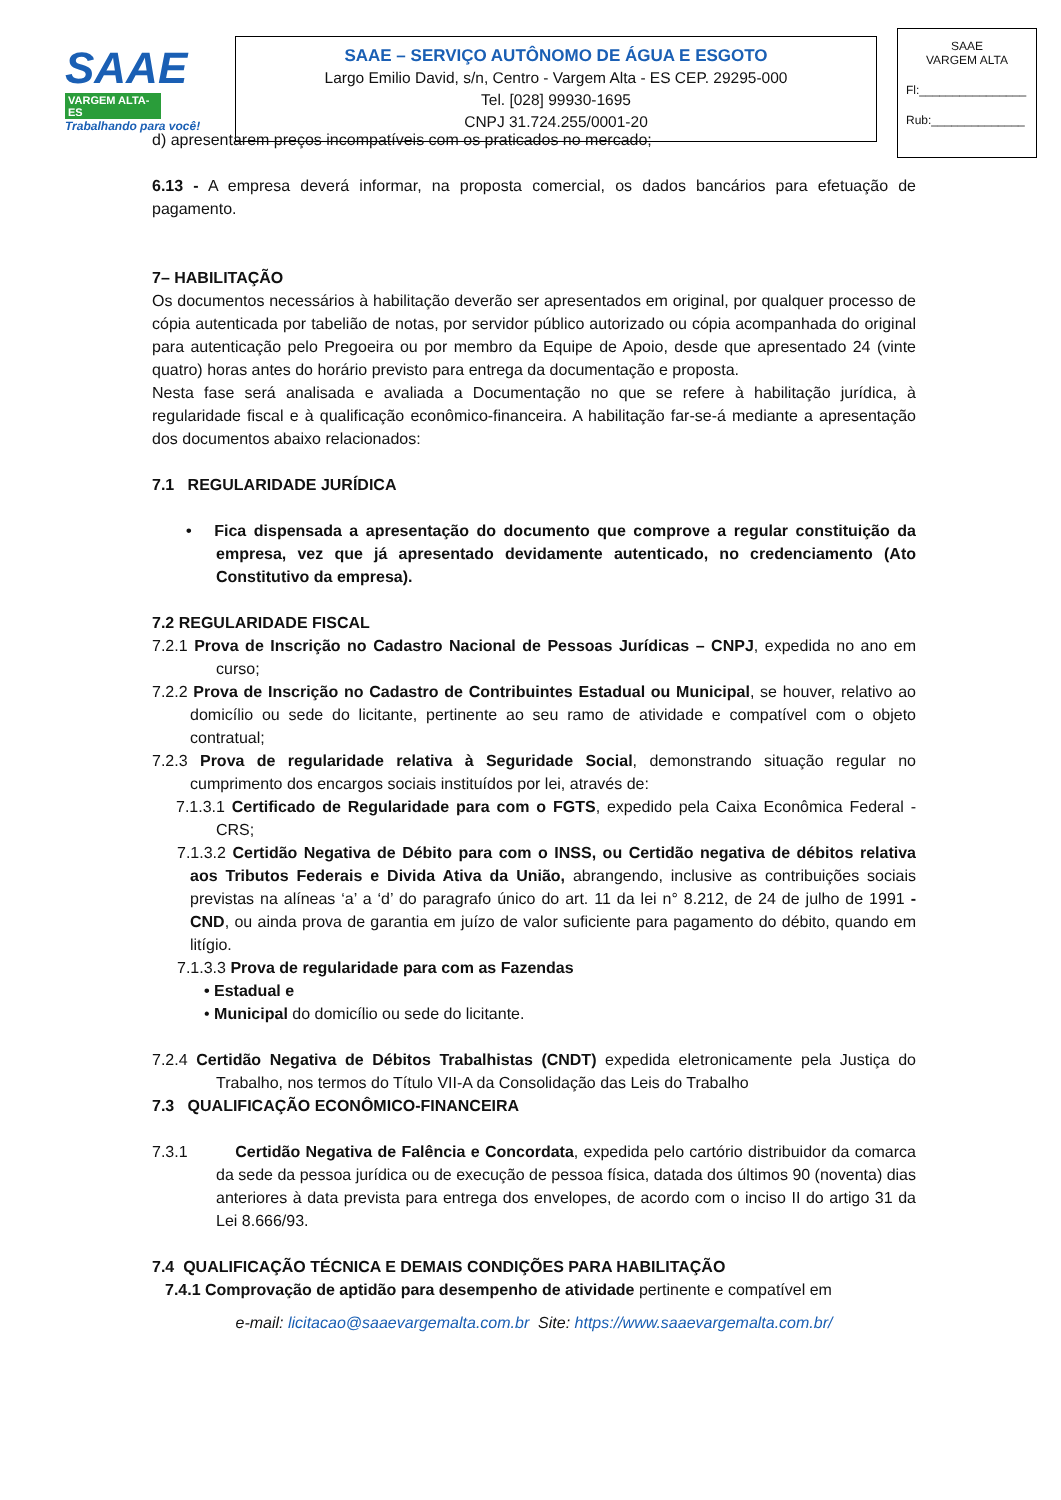SAAE
VARGEM ALTA-ES
Trabalhando para você!
SAAE – SERVIÇO AUTÔNOMO DE ÁGUA E ESGOTO
Largo Emilio David, s/n, Centro - Vargem Alta - ES CEP. 29295-000
Tel. [028] 99930-1695
CNPJ 31.724.255/0001-20
SAAE
VARGEM ALTA
Fl:________________
Rub:______________
d) apresentarem preços incompatíveis com os praticados no mercado;
6.13 - A empresa deverá informar, na proposta comercial, os dados bancários para efetuação de pagamento.
7– HABILITAÇÃO
Os documentos necessários à habilitação deverão ser apresentados em original, por qualquer processo de cópia autenticada por tabelião de notas, por servidor público autorizado ou cópia acompanhada do original para autenticação pelo Pregoeira ou por membro da Equipe de Apoio, desde que apresentado 24 (vinte quatro) horas antes do horário previsto para entrega da documentação e proposta.
Nesta fase será analisada e avaliada a Documentação no que se refere à habilitação jurídica, à regularidade fiscal e à qualificação econômico-financeira. A habilitação far-se-á mediante a apresentação dos documentos abaixo relacionados:
7.1 REGULARIDADE JURÍDICA
• Fica dispensada a apresentação do documento que comprove a regular constituição da empresa, vez que já apresentado devidamente autenticado, no credenciamento (Ato Constitutivo da empresa).
7.2 REGULARIDADE FISCAL
7.2.1 Prova de Inscrição no Cadastro Nacional de Pessoas Jurídicas – CNPJ, expedida no ano em curso;
7.2.2 Prova de Inscrição no Cadastro de Contribuintes Estadual ou Municipal, se houver, relativo ao domicílio ou sede do licitante, pertinente ao seu ramo de atividade e compatível com o objeto contratual;
7.2.3 Prova de regularidade relativa à Seguridade Social, demonstrando situação regular no cumprimento dos encargos sociais instituídos por lei, através de:
7.1.3.1 Certificado de Regularidade para com o FGTS, expedido pela Caixa Econômica Federal - CRS;
7.1.3.2 Certidão Negativa de Débito para com o INSS, ou Certidão negativa de débitos relativa aos Tributos Federais e Divida Ativa da União, abrangendo, inclusive as contribuições sociais previstas na alíneas ‘a’ a ‘d’ do paragrafo único do art. 11 da lei n° 8.212, de 24 de julho de 1991 - CND, ou ainda prova de garantia em juízo de valor suficiente para pagamento do débito, quando em litígio.
7.1.3.3 Prova de regularidade para com as Fazendas
• Estadual e
• Municipal do domicílio ou sede do licitante.
7.2.4 Certidão Negativa de Débitos Trabalhistas (CNDT) expedida eletronicamente pela Justiça do Trabalho, nos termos do Título VII-A da Consolidação das Leis do Trabalho
7.3 QUALIFICAÇÃO ECONÔMICO-FINANCEIRA
7.3.1 Certidão Negativa de Falência e Concordata, expedida pelo cartório distribuidor da comarca da sede da pessoa jurídica ou de execução de pessoa física, datada dos últimos 90 (noventa) dias anteriores à data prevista para entrega dos envelopes, de acordo com o inciso II do artigo 31 da Lei 8.666/93.
7.4 QUALIFICAÇÃO TÉCNICA E DEMAIS CONDIÇÕES PARA HABILITAÇÃO
7.4.1 Comprovação de aptidão para desempenho de atividade pertinente e compatível em
e-mail: licitacao@saaevargemalta.com.br Site: https://www.saaevargemalta.com.br/